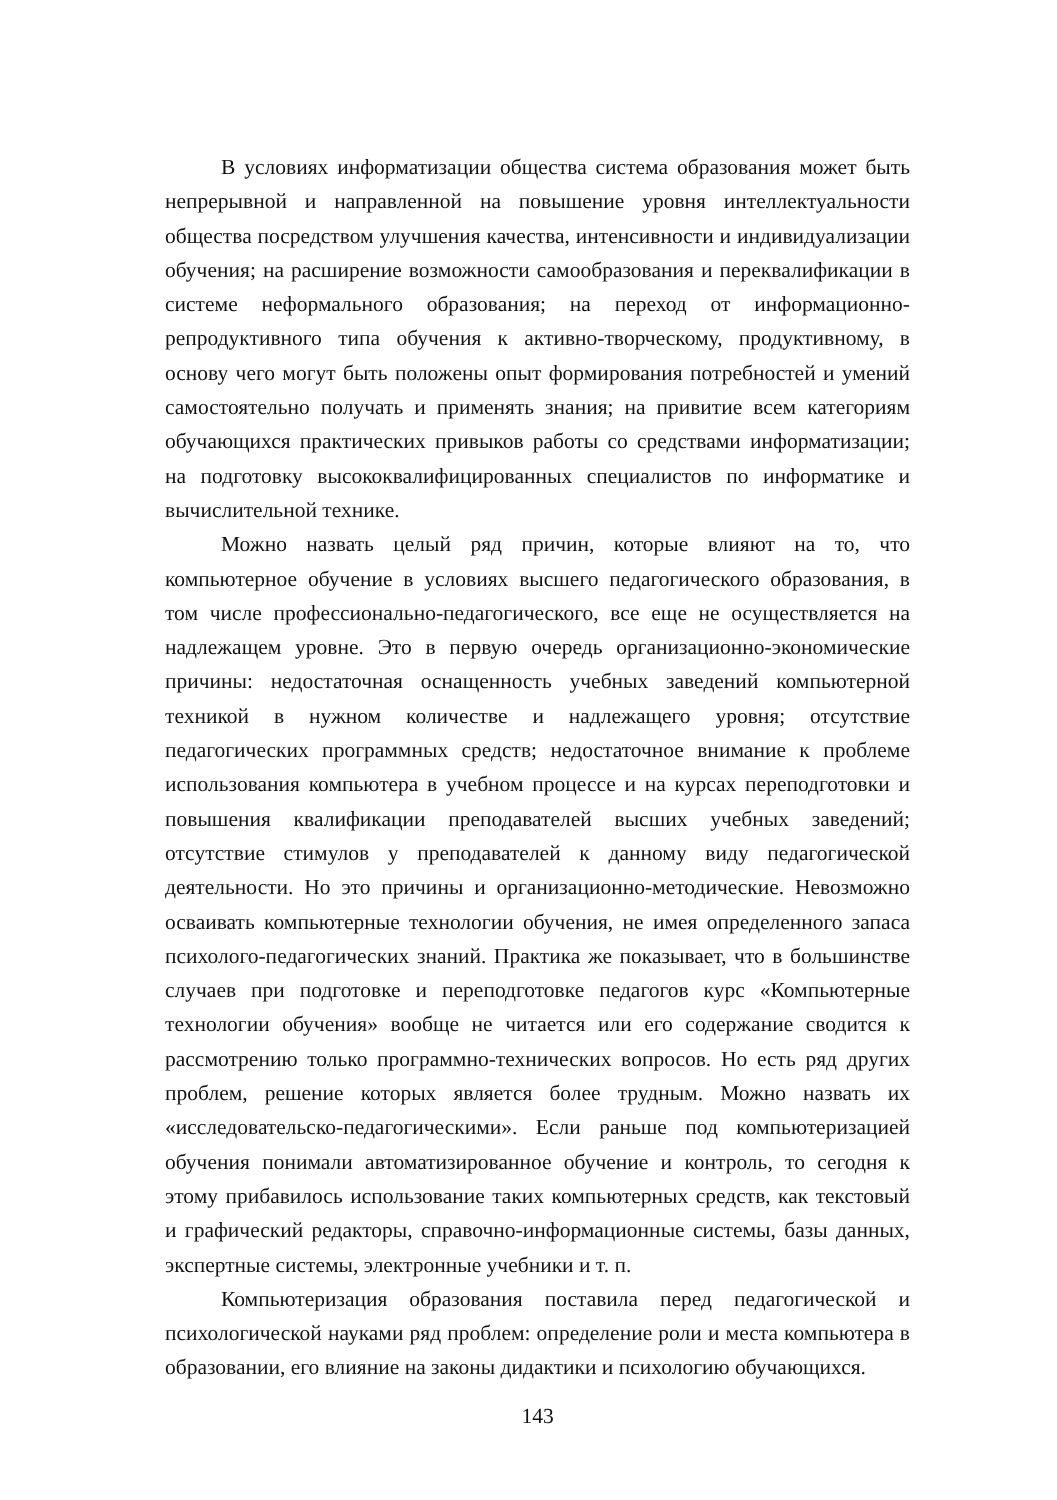В условиях информатизации общества система образования может быть непрерывной и направленной на повышение уровня интеллектуальности общества посредством улучшения качества, интенсивности и индивидуализации обучения; на расширение возможности самообразования и переквалификации в системе неформального образования; на переход от информационно-репродуктивного типа обучения к активно-творческому, продуктивному, в основу чего могут быть положены опыт формирования потребностей и умений самостоятельно получать и применять знания; на привитие всем категориям обучающихся практических привыков работы со средствами информатизации; на подготовку высококвалифицированных специалистов по информатике и вычислительной технике.
Можно назвать целый ряд причин, которые влияют на то, что компьютерное обучение в условиях высшего педагогического образования, в том числе профессионально-педагогического, все еще не осуществляется на надлежащем уровне. Это в первую очередь организационно-экономические причины: недостаточная оснащенность учебных заведений компьютерной техникой в нужном количестве и надлежащего уровня; отсутствие педагогических программных средств; недостаточное внимание к проблеме использования компьютера в учебном процессе и на курсах переподготовки и повышения квалификации преподавателей высших учебных заведений; отсутствие стимулов у преподавателей к данному виду педагогической деятельности. Но это причины и организационно-методические. Невозможно осваивать компьютерные технологии обучения, не имея определенного запаса психолого-педагогических знаний. Практика же показывает, что в большинстве случаев при подготовке и переподготовке педагогов курс «Компьютерные технологии обучения» вообще не читается или его содержание сводится к рассмотрению только программно-технических вопросов. Но есть ряд других проблем, решение которых является более трудным. Можно назвать их «исследовательско-педагогическими». Если раньше под компьютеризацией обучения понимали автоматизированное обучение и контроль, то сегодня к этому прибавилось использование таких компьютерных средств, как текстовый и графический редакторы, справочно-информационные системы, базы данных, экспертные системы, электронные учебники и т. п.
Компьютеризация образования поставила перед педагогической и психологической науками ряд проблем: определение роли и места компьютера в образовании, его влияние на законы дидактики и психологию обучающихся.
143